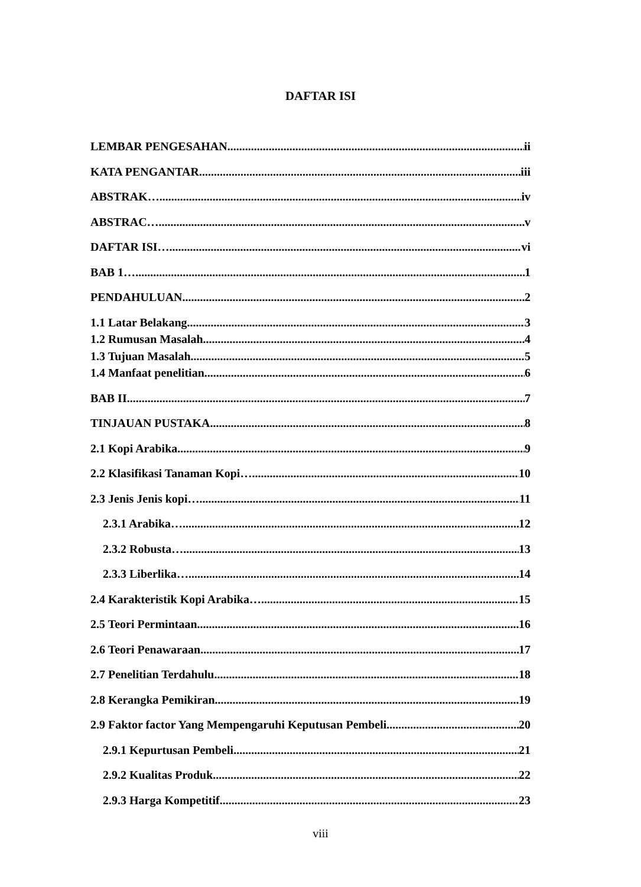DAFTAR ISI
LEMBAR PENGESAHAN ii
KATA PENGANTAR iii
ABSTRAK… iv
ABSTRAC… v
DAFTAR ISI… vi
BAB 1… 1
PENDAHULUAN 2
1.1 Latar Belakang 3
1.2 Rumusan Masalah 4
1.3 Tujuan Masalah 5
1.4 Manfaat penelitian 6
BAB II 7
TINJAUAN PUSTAKA 8
2.1 Kopi Arabika 9
2.2 Klasifikasi Tanaman Kopi… 10
2.3 Jenis Jenis kopi… 11
2.3.1 Arabika… 12
2.3.2 Robusta… 13
2.3.3 Liberlika… 14
2.4 Karakteristik Kopi Arabika… 15
2.5 Teori Permintaan 16
2.6 Teori Penawaraan 17
2.7 Penelitian Terdahulu 18
2.8 Kerangka Pemikiran 19
2.9 Faktor factor Yang Mempengaruhi Keputusan Pembeli 20
2.9.1 Kepurtusan Pembeli 21
2.9.2 Kualitas Produk 22
2.9.3 Harga Kompetitif 23
viii